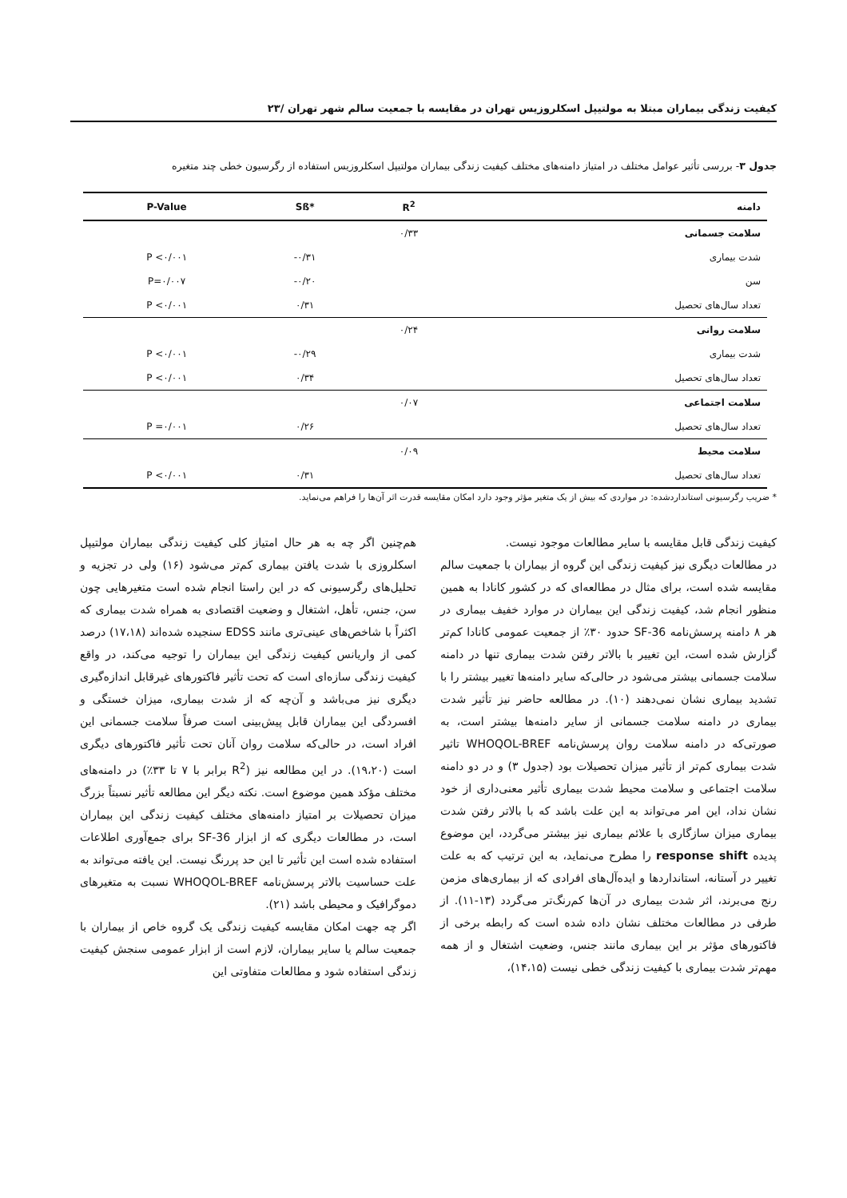کیفیت زندگی بیماران مبتلا به مولتیپل اسکلروزیس تهران در مقایسه با جمعیت سالم شهر تهران /۲۳
جدول ۳- بررسی تأثیر عوامل مختلف در امتیاز دامنه‌های مختلف کیفیت زندگی بیماران مولتیپل اسکلروزیس استفاده از رگرسیون خطی چند متغیره
| دامنه | R<sup>2</sup> | *Sß | P-Value |
| --- | --- | --- | --- |
| سلامت جسمانی | ۰/۳۳ | | |
| شدت بیماری | | -۰/۳۱ | P <۰/۰۰۱ |
| سن | | -۰/۲۰ | P=۰/۰۰۷ |
| تعداد سال‌های تحصیل | | ۰/۳۱ | P <۰/۰۰۱ |
| سلامت روانی | ۰/۲۴ | | |
| شدت بیماری | | -۰/۲۹ | P <۰/۰۰۱ |
| تعداد سال‌های تحصیل | | ۰/۳۴ | P <۰/۰۰۱ |
| سلامت اجتماعی | ۰/۰۷ | | |
| تعداد سال‌های تحصیل | | ۰/۲۶ | P =۰/۰۰۱ |
| سلامت محیط | ۰/۰۹ | | |
| تعداد سال‌های تحصیل | | ۰/۳۱ | P <۰/۰۰۱ |
* ضریب رگرسیونی استانداردشده: در مواردی که بیش از یک متغیر مؤثر وجود دارد امکان مقایسه قدرت اثر آن‌ها را فراهم می‌نماید.
کیفیت زندگی قابل مقایسه با سایر مطالعات موجود نیست.
در مطالعات دیگری نیز کیفیت زندگی این گروه از بیماران با جمعیت سالم مقایسه شده است، برای مثال در مطالعه‌ای که در کشور کانادا به همین منظور انجام شد، کیفیت زندگی این بیماران در موارد خفیف بیماری در هر ۸ دامنه پرسش‌نامه SF-36 حدود ۳۰٪ از جمعیت عمومی کانادا کم‌تر گزارش شده است، این تغییر با بالاتر رفتن شدت بیماری تنها در دامنه سلامت جسمانی بیشتر می‌شود در حالی‌که سایر دامنه‌ها تغییر بیشتر را با تشدید بیماری نشان نمی‌دهند (۱۰). در مطالعه حاضر نیز تأثیر شدت بیماری در دامنه سلامت جسمانی از سایر دامنه‌ها بیشتر است، به صورتی‌که در دامنه سلامت روان پرسش‌نامه WHOQOL-BREF تاثیر شدت بیماری کم‌تر از تأثیر میزان تحصیلات بود (جدول ۳) و در دو دامنه سلامت اجتماعی و سلامت محیط شدت بیماری تأثیر معنی‌داری از خود نشان نداد، این امر می‌تواند به این علت باشد که با بالاتر رفتن شدت بیماری میزان سازگاری با علائم بیماری نیز بیشتر می‌گردد، این موضوع پدیده response shift را مطرح می‌نماید، به این ترتیب که به علت تغییر در آستانه، استانداردها و ایده‌آل‌های افرادی که از بیماری‌های مزمن رنج می‌برند، اثر شدت بیماری در آن‌ها کم‌رنگ‌تر می‌گردد (۱۳-۱۱). از طرفی در مطالعات مختلف نشان داده شده است که رابطه برخی از فاکتورهای مؤثر بر این بیماری مانند جنس، وضعیت اشتغال و از همه مهم‌تر شدت بیماری با کیفیت زندگی خطی نیست (۱۴،۱۵)،
هم‌چنین اگر چه به هر حال امتیاز کلی کیفیت زندگی بیماران مولتیپل اسکلروزی با شدت یافتن بیماری کم‌تر می‌شود (۱۶) ولی در تجزیه و تحلیل‌های رگرسیونی که در این راستا انجام شده است متغیرهایی چون سن، جنس، تأهل، اشتغال و وضعیت اقتصادی به همراه شدت بیماری که اکثراً با شاخص‌های عینی‌تری مانند EDSS سنجیده شده‌اند (۱۷،۱۸) درصد کمی از واریانس کیفیت زندگی این بیماران را توجیه می‌کند، در واقع کیفیت زندگی سازه‌ای است که تحت تأثیر فاکتورهای غیرقابل اندازه‌گیری دیگری نیز می‌باشد و آن‌چه که از شدت بیماری، میزان خستگی و افسردگی این بیماران قابل پیش‌بینی است صرفاً سلامت جسمانی این افراد است، در حالی‌که سلامت روان آنان تحت تأثیر فاکتورهای دیگری است (۱۹،۲۰). در این مطالعه نیز (R<sup>2</sup> برابر با ۷ تا ۳۳٪) در دامنه‌های مختلف مؤکد همین موضوع است. نکته دیگر این مطالعه تأثیر نسبتاً بزرگ میزان تحصیلات بر امتیاز دامنه‌های مختلف کیفیت زندگی این بیماران است، در مطالعات دیگری که از ابزار SF-36 برای جمع‌آوری اطلاعات استفاده شده است این تأثیر تا این حد پررنگ نیست. این یافته می‌تواند به علت حساسیت بالاتر پرسش‌نامه WHOQOL-BREF نسبت به متغیرهای دموگرافیک و محیطی باشد (۲۱).
اگر چه جهت امکان مقایسه کیفیت زندگی یک گروه خاص از بیماران با جمعیت سالم یا سایر بیماران، لازم است از ابزار عمومی سنجش کیفیت زندگی استفاده شود و مطالعات متفاوتی این